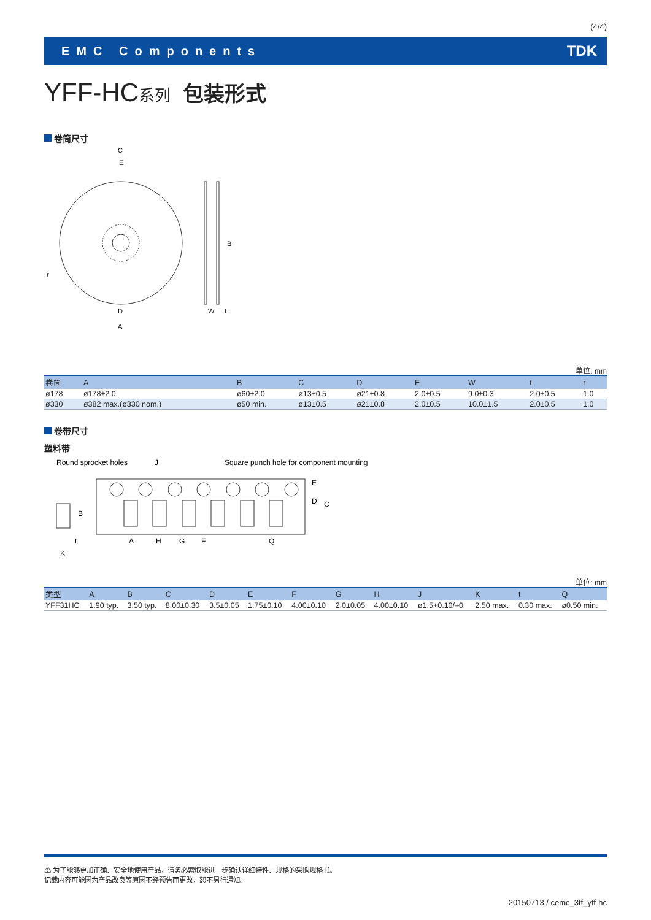(4/4)
EMC Components TDK
YFF-HC系列 包装形式
卷筒尺寸
C
E
r
D
A
B
W
t
单位: mm
| 卷筒 | A | B | C | D | E | W | t | r |
| --- | --- | --- | --- | --- | --- | --- | --- | --- |
| ø178 | ø178±2.0 | ø60±2.0 | ø13±0.5 | ø21±0.8 | 2.0±0.5 | 9.0±0.3 | 2.0±0.5 | 1.0 |
| ø330 | ø382 max.(ø330 nom.) | ø50 min. | ø13±0.5 | ø21±0.8 | 2.0±0.5 | 10.0±1.5 | 2.0±0.5 | 1.0 |
卷带尺寸
塑料带
Round sprocket holes
J
Square punch hole for component mounting
A
H
G
F
Q
t
K
B
E
D
C
单位: mm
| 类型 | A | B | C | D | E | F | G | H | J | K | t | Q |
| --- | --- | --- | --- | --- | --- | --- | --- | --- | --- | --- | --- | --- |
| YFF31HC | 1.90 typ. | 3.50 typ. | 8.00±0.30 | 3.5±0.05 | 1.75±0.10 | 4.00±0.10 | 2.0±0.05 | 4.00±0.10 | ø1.5+0.10/–0 | 2.50 max. | 0.30 max. | ø0.50 min. |
⚠ 为了能够更加正确、安全地使用产品，请务必索取能进一步确认详细特性、规格的采购规格书。
记载内容可能因为产品改良等原因不经预告而更改，恕不另行通知。
20150713 / cemc_3tf_yff-hc